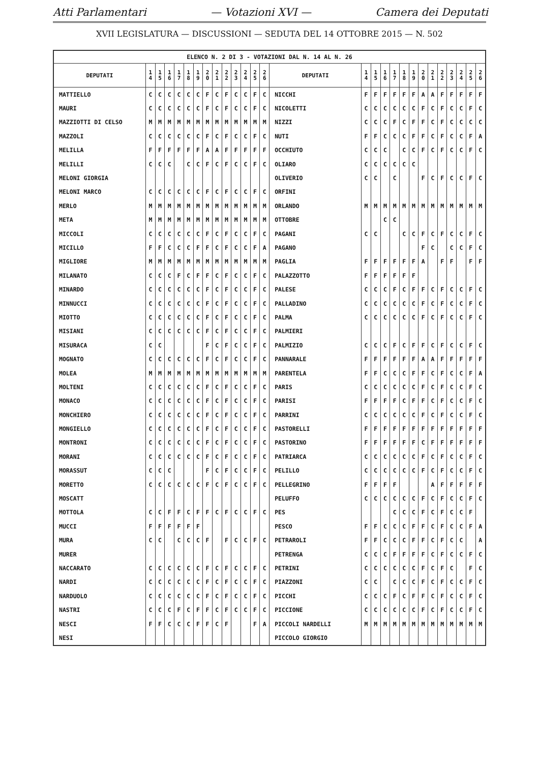Atti Parlamentari — Votazioni XVI — Camera dei Deputati
XVII LEGISLATURA — DISCUSSIONI — SEDUTA DEL 14 OTTOBRE 2015 — N. 502
| ELENCO N. 2 DI 3 - VOTAZIONI DAL N. 14 AL N. 26 | | | | | | | | | | | | | | | | | | | | | | | | | | | |
| DEPUTATI | 1 4 | 1 5 | 1 6 | 1 7 | 1 8 | 1 9 | 2 0 | 2 1 | 2 2 | 2 3 | 2 4 | 2 5 | 2 6 | DEPUTATI | 1 4 | 1 5 | 1 6 | 1 7 | 1 8 | 1 9 | 2 0 | 2 1 | 2 2 | 2 3 | 2 4 | 2 5 | 2 6 |
| MATTIELLO | C | C | C | C | C | C | F | C | F | C | C | F | C | NICCHI | F | F | F | F | F | F | A | A | F | F | F | F | F |
| MAURI | C | C | C | C | C | C | F | C | F | C | C | F | C | NICOLETTI | C | C | C | C | C | C | F | C | F | C | C | F | C |
| MAZZIOTTI DI CELSO | M | M | M | M | M | M | M | M | M | M | M | M | M | NIZZI | C | C | C | F | C | F | F | C | F | C | C | C | C |
| MAZZOLI | C | C | C | C | C | C | F | C | F | C | C | F | C | NUTI | F | F | C | C | C | F | F | C | F | C | C | F | A |
| MELILLA | F | F | F | F | F | F | A | A | F | F | F | F | F | OCCHIUTO | C | C | C | | C | C | F | C | F | C | C | F | C |
| MELILLI | C | C | C | | C | C | F | C | F | C | C | F | C | OLIARO | C | C | C | C | C | C | | | | | | | |
| MELONI GIORGIA | | | | | | | | | | | | | | OLIVERIO | C | C | | C | | | F | C | F | C | C | F | C |
| MELONI MARCO | C | C | C | C | C | C | F | C | F | C | C | F | C | ORFINI | | | | | | | | | | | | | |
| MERLO | M | M | M | M | M | M | M | M | M | M | M | M | M | ORLANDO | M | M | M | M | M | M | M | M | M | M | M | M | M |
| META | M | M | M | M | M | M | M | M | M | M | M | M | M | OTTOBRE | | | C | C | | | | | | | | | |
| MICCOLI | C | C | C | C | C | C | F | C | F | C | C | F | C | PAGANI | C | C | | | C | C | F | C | F | C | C | F | C |
| MICILLO | F | F | C | C | C | F | F | C | F | C | C | F | A | PAGANO | | | | | | | F | C | | C | C | F | C |
| MIGLIORE | M | M | M | M | M | M | M | M | M | M | M | M | M | PAGLIA | F | F | F | F | F | F | A | | F | F | | F | F |
| MILANATO | C | C | C | F | C | F | F | C | F | C | C | F | C | PALAZZOTTO | F | F | F | F | F | F | | | | | | | |
| MINARDO | C | C | C | C | C | C | F | C | F | C | C | F | C | PALESE | C | C | C | F | C | F | F | C | F | C | C | F | C |
| MINNUCCI | C | C | C | C | C | C | F | C | F | C | C | F | C | PALLADINO | C | C | C | C | C | C | F | C | F | C | C | F | C |
| MIOTTO | C | C | C | C | C | C | F | C | F | C | C | F | C | PALMA | C | C | C | C | C | C | F | C | F | C | C | F | C |
| MISIANI | C | C | C | C | C | C | F | C | F | C | C | F | C | PALMIERI | | | | | | | | | | | | | |
| MISURACA | C | C | | | | | F | C | F | C | C | F | C | PALMIZIO | C | C | C | F | C | F | F | C | F | C | C | F | C |
| MOGNATO | C | C | C | C | C | C | F | C | F | C | C | F | C | PANNARALE | F | F | F | F | F | F | A | A | F | F | F | F | F |
| MOLEA | M | M | M | M | M | M | M | M | M | M | M | M | M | PARENTELA | F | F | C | C | C | F | F | C | F | C | C | F | A |
| MOLTENI | C | C | C | C | C | C | F | C | F | C | C | F | C | PARIS | C | C | C | C | C | C | F | C | F | C | C | F | C |
| MONACO | C | C | C | C | C | C | F | C | F | C | C | F | C | PARISI | F | F | F | F | C | F | F | C | F | C | C | F | C |
| MONCHIERO | C | C | C | C | C | C | F | C | F | C | C | F | C | PARRINI | C | C | C | C | C | C | F | C | F | C | C | F | C |
| MONGIELLO | C | C | C | C | C | C | F | C | F | C | C | F | C | PASTORELLI | F | F | F | F | F | F | F | F | F | F | F | F | F |
| MONTRONI | C | C | C | C | C | C | F | C | F | C | C | F | C | PASTORINO | F | F | F | F | F | F | C | F | F | F | F | F | F |
| MORANI | C | C | C | C | C | C | F | C | F | C | C | F | C | PATRIARCA | C | C | C | C | C | C | F | C | F | C | C | F | C |
| MORASSUT | C | C | C | | | | F | C | F | C | C | F | C | PELILLO | C | C | C | C | C | C | F | C | F | C | C | F | C |
| MORETTO | C | C | C | C | C | C | F | C | F | C | C | F | C | PELLEGRINO | F | F | F | F | | | | A | F | F | F | F | F |
| MOSCATT | | | | | | | | | | | | | | PELUFFO | C | C | C | C | C | C | F | C | F | C | C | F | C |
| MOTTOLA | C | C | F | F | C | F | F | C | F | C | C | F | C | PES | | | | C | C | C | F | C | F | C | C | F | |
| MUCCI | F | F | F | F | F | F | | | | | | | | PESCO | F | F | C | C | C | F | F | C | F | C | C | F | A |
| MURA | C | C | | C | C | C | F | | F | C | C | F | C | PETRAROLI | F | F | C | C | C | F | F | C | F | C | C | | A |
| MURER | | | | | | | | | | | | | | PETRENGA | C | C | C | F | F | F | F | C | F | C | C | F | C |
| NACCARATO | C | C | C | C | C | C | F | C | F | C | C | F | C | PETRINI | C | C | C | C | C | C | F | C | F | C | | F | C |
| NARDI | C | C | C | C | C | C | F | C | F | C | C | F | C | PIAZZONI | C | C | | C | C | C | F | C | F | C | C | F | C |
| NARDUOLO | C | C | C | C | C | C | F | C | F | C | C | F | C | PICCHI | C | C | C | F | C | F | F | C | F | C | C | F | C |
| NASTRI | C | C | C | F | C | F | F | C | F | C | C | F | C | PICCIONE | C | C | C | C | C | C | F | C | F | C | C | F | C |
| NESCI | F | F | C | C | C | F | F | C | F | | | F | A | PICCOLI NARDELLI | M | M | M | M | M | M | M | M | M | M | M | M | M |
| NESI | | | | | | | | | | | | | | PICCOLO GIORGIO | | | | | | | | | | | | | |